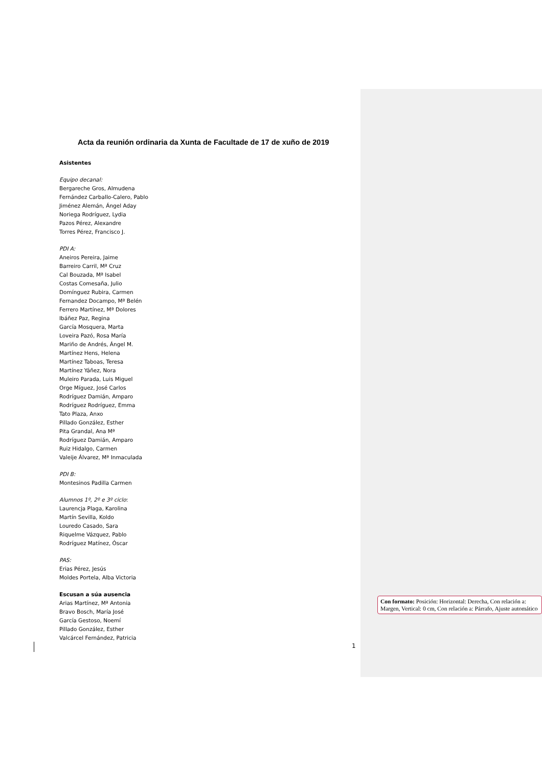Acta da reunión ordinaria da Xunta de Facultade de 17 de xuño de 2019
Asistentes
Equipo decanal:
Bergareche Gros, Almudena
Fernández Carballo-Calero, Pablo
Jiménez Alemán, Ángel Aday
Noriega Rodríguez, Lydia
Pazos Pérez, Alexandre
Torres Pérez, Francisco J.
PDI A:
Aneiros Pereira, Jaime
Barreiro Carril, Mª Cruz
Cal Bouzada, Mª Isabel
Costas Comesaña, Julio
Domínguez Rubira, Carmen
Fernandez Docampo, Mª Belén
Ferrero Martínez, Mª Dolores
Ibáñez Paz, Regina
García Mosquera, Marta
Loveira Pazó, Rosa María
Mariño de Andrés, Ángel M.
Martínez Hens, Helena
Martínez Taboas, Teresa
Martínez Yáñez, Nora
Muleiro Parada, Luis Miguel
Orge Míguez, José Carlos
Rodríguez Damián, Amparo
Rodríguez Rodríguez, Emma
Tato Plaza, Anxo
Pillado González, Esther
Pita Grandal, Ana Mª
Rodríguez Damián, Amparo
Ruiz Hidalgo, Carmen
Valeije Álvarez, Mª Inmaculada
PDI B:
Montesinos Padilla Carmen
Alumnos 1º, 2º e 3º ciclo:
Laurencja Plaga, Karolina
Martín Sevilla, Koldo
Louredo Casado, Sara
Riquelme Vázquez, Pablo
Rodríguez Matínez, Óscar
PAS:
Erias Pérez, Jesús
Moldes Portela, Alba Victoria
Escusan a súa ausencia
Arias Martínez, Mª Antonia
Bravo Bosch, María José
García Gestoso, Noemí
Pillado González, Esther
Valcárcel Fernández, Patricia
Con formato: Posición: Horizontal: Derecha, Con relación a: Margen, Vertical: 0 cm, Con relación a: Párrafo, Ajuste automático
1